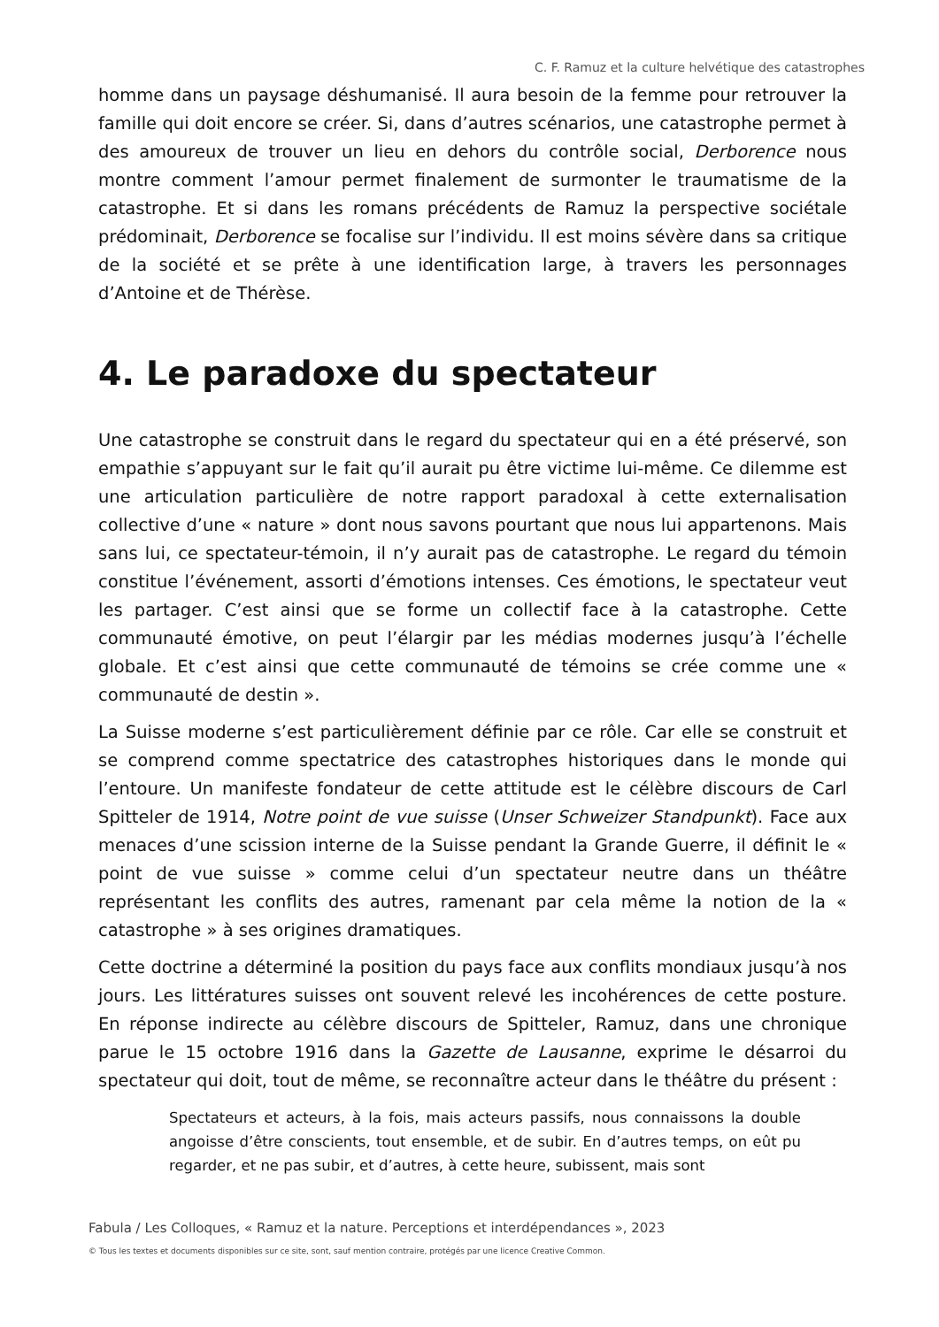C. F. Ramuz et la culture helvétique des catastrophes
homme dans un paysage déshumanisé. Il aura besoin de la femme pour retrouver la famille qui doit encore se créer. Si, dans d’autres scénarios, une catastrophe permet à des amoureux de trouver un lieu en dehors du contrôle social, Derborence nous montre comment l’amour permet finalement de surmonter le traumatisme de la catastrophe. Et si dans les romans précédents de Ramuz la perspective sociétale prédominait, Derborence se focalise sur l’individu. Il est moins sévère dans sa critique de la société et se prête à une identification large, à travers les personnages d’Antoine et de Thérèse.
4. Le paradoxe du spectateur
Une catastrophe se construit dans le regard du spectateur qui en a été préservé, son empathie s’appuyant sur le fait qu’il aurait pu être victime lui-même. Ce dilemme est une articulation particulière de notre rapport paradoxal à cette externalisation collective d’une « nature » dont nous savons pourtant que nous lui appartenons. Mais sans lui, ce spectateur-témoin, il n’y aurait pas de catastrophe. Le regard du témoin constitue l’événement, assorti d’émotions intenses. Ces émotions, le spectateur veut les partager. C’est ainsi que se forme un collectif face à la catastrophe. Cette communauté émotive, on peut l’élargir par les médias modernes jusqu’à l’échelle globale. Et c’est ainsi que cette communauté de témoins se crée comme une « communauté de destin ».
La Suisse moderne s’est particulièrement définie par ce rôle. Car elle se construit et se comprend comme spectatrice des catastrophes historiques dans le monde qui l’entoure. Un manifeste fondateur de cette attitude est le célèbre discours de Carl Spitteler de 1914, Notre point de vue suisse (Unser Schweizer Standpunkt). Face aux menaces d’une scission interne de la Suisse pendant la Grande Guerre, il définit le « point de vue suisse » comme celui d’un spectateur neutre dans un théâtre représentant les conflits des autres, ramenant par cela même la notion de la « catastrophe » à ses origines dramatiques.
Cette doctrine a déterminé la position du pays face aux conflits mondiaux jusqu’à nos jours. Les littératures suisses ont souvent relevé les incohérences de cette posture. En réponse indirecte au célèbre discours de Spitteler, Ramuz, dans une chronique parue le 15 octobre 1916 dans la Gazette de Lausanne, exprime le désarroi du spectateur qui doit, tout de même, se reconnaître acteur dans le théâtre du présent :
Spectateurs et acteurs, à la fois, mais acteurs passifs, nous connaissons la double angoisse d’être conscients, tout ensemble, et de subir. En d’autres temps, on eût pu regarder, et ne pas subir, et d’autres, à cette heure, subissent, mais sont
Fabula / Les Colloques, « Ramuz et la nature. Perceptions et interdépendances », 2023
© Tous les textes et documents disponibles sur ce site, sont, sauf mention contraire, protégés par une licence Creative Common.